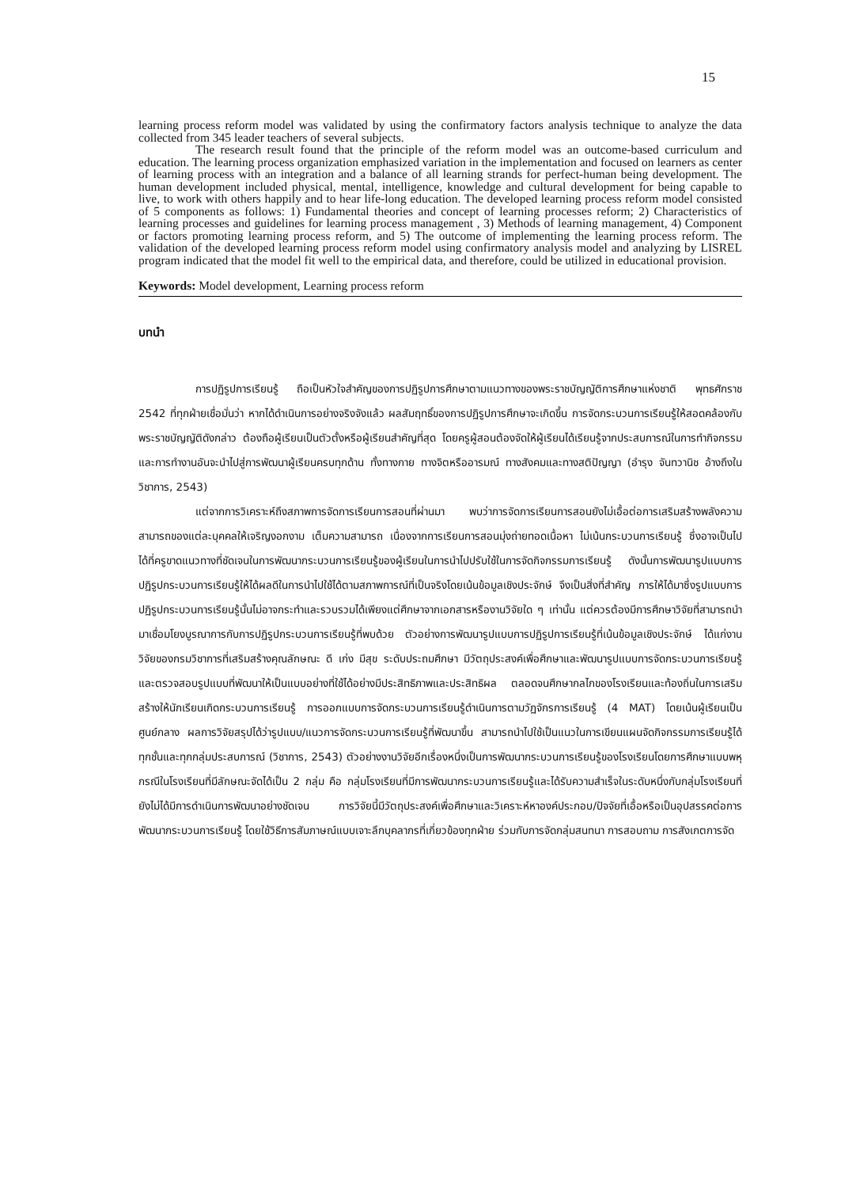15
learning process reform model was validated by using the confirmatory factors analysis technique to analyze the data collected from 345 leader teachers of several subjects.
The research result found that the principle of the reform model was an outcome-based curriculum and education. The learning process organization emphasized variation in the implementation and focused on learners as center of learning process with an integration and a balance of all learning strands for perfect-human being development. The human development included physical, mental, intelligence, knowledge and cultural development for being capable to live, to work with others happily and to hear life-long education. The developed learning process reform model consisted of 5 components as follows: 1) Fundamental theories and concept of learning processes reform; 2) Characteristics of learning processes and guidelines for learning process management , 3) Methods of learning management, 4) Component or factors promoting learning process reform, and 5) The outcome of implementing the learning process reform. The validation of the developed learning process reform model using confirmatory analysis model and analyzing by LISREL program indicated that the model fit well to the empirical data, and therefore, could be utilized in educational provision.
Keywords: Model development, Learning process reform
บทนำ
การปฏิรูปการเรียนรู้ ถือเป็นหัวใจสำคัญของการปฏิรูปการศึกษาตามแนวทางของพระราชบัญญัติการศึกษาแห่งชาติ พุทธศักราช 2542 ที่ทุกฝ่ายเชื่อมั่นว่า หากได้ดำเนินการอย่างจริงจังแล้ว ผลสัมฤทธิ์ของการปฏิรูปการศึกษาจะเกิดขึ้น การจัดกระบวนการเรียนรู้ให้สอดคล้องกับพระราชบัญญัติดังกล่าว ต้องถือผู้เรียนเป็นตัวตั้งหรือผู้เรียนสำคัญที่สุด โดยครูผู้สอนต้องจัดให้ผู้เรียนได้เรียนรู้จากประสบการณ์ในการทำกิจกรรม และการทำงานอันจะนำไปสู่การพัฒนาผู้เรียนครบทุกด้าน ทั้งทางกาย ทางจิตหรืออารมณ์ ทางสังคมและทางสติปัญญา (อำรุง จันทวานิช อ้างถึงใน วิชาการ, 2543)
แต่จากการวิเคราะห์ถึงสภาพการจัดการเรียนการสอนที่ผ่านมา พบว่าการจัดการเรียนการสอนยังไม่เอื้อต่อการเสริมสร้างพลังความสามารถของแต่ละบุคคลให้เจริญงอกงาม เต็มความสามารถ เนื่องจากการเรียนการสอนมุ่งถ่ายทอดเนื้อหา ไม่เน้นกระบวนการเรียนรู้ ซึ่งอาจเป็นไปได้ที่ครูขาดแนวทางที่ชัดเจนในการพัฒนากระบวนการเรียนรู้ของผู้เรียนในการนำไปปรับใช้ในการจัดกิจกรรมการเรียนรู้ ดังนั้นการพัฒนารูปแบบการปฏิรูปกระบวนการเรียนรู้ให้ได้ผลดีในการนำไปใช้ได้ตามสภาพการณ์ที่เป็นจริงโดยเน้นข้อมูลเชิงประจักษ์ จึงเป็นสิ่งที่สำคัญ การให้ได้มาซึ่งรูปแบบการปฏิรูปกระบวนการเรียนรู้นั้นไม่อาจกระทำและรวบรวมได้เพียงแต่ศึกษาจากเอกสารหรืองานวิจัยใด ๆ เท่านั้น แต่ควรต้องมีการศึกษาวิจัยที่สามารถนำมาเชื่อมโยงบูรณาการกับการปฏิรูปกระบวนการเรียนรู้ที่พบด้วย ตัวอย่างการพัฒนารูปแบบการปฏิรูปการเรียนรู้ที่เน้นข้อมูลเชิงประจักษ์ ได้แก่งานวิจัยของกรมวิชาการที่เสริมสร้างคุณลักษณะ ดี เก่ง มีสุข ระดับประถมศึกษา มีวัตถุประสงค์เพื่อศึกษาและพัฒนารูปแบบการจัดกระบวนการเรียนรู้ และตรวจสอบรูปแบบที่พัฒนาให้เป็นแบบอย่างที่ใช้ได้อย่างมีประสิทธิภาพและประสิทธิผล ตลอดจนศึกษากลไกของโรงเรียนและท้องถิ่นในการเสริมสร้างให้นักเรียนเกิดกระบวนการเรียนรู้ การออกแบบการจัดกระบวนการเรียนรู้ดำเนินการตามวัฏจักรการเรียนรู้ (4 MAT) โดยเน้นผู้เรียนเป็นศูนย์กลาง ผลการวิจัยสรุปได้ว่ารูปแบบ/แนวการจัดกระบวนการเรียนรู้ที่พัฒนาขึ้น สามารถนำไปใช้เป็นแนวในการเขียนแผนจัดกิจกรรมการเรียนรู้ได้ทุกชั้นและทุกกลุ่มประสบการณ์ (วิชาการ, 2543) ตัวอย่างงานวิจัยอีกเรื่องหนึ่งเป็นการพัฒนากระบวนการเรียนรู้ของโรงเรียนโดยการศึกษาแบบพหุกรณีในโรงเรียนที่มีลักษณะจัดได้เป็น 2 กลุ่ม คือ กลุ่มโรงเรียนที่มีการพัฒนากระบวนการเรียนรู้และได้รับความสำเร็จในระดับหนึ่งกับกลุ่มโรงเรียนที่ยังไม่ได้มีการดำเนินการพัฒนาอย่างชัดเจน การวิจัยนี้มีวัตถุประสงค์เพื่อศึกษาและวิเคราะห์หาองค์ประกอบ/ปัจจัยที่เอื้อหรือเป็นอุปสรรคต่อการพัฒนากระบวนการเรียนรู้ โดยใช้วิธีการสัมภาษณ์แบบเจาะลึกบุคลากรที่เกี่ยวข้องทุกฝ่าย ร่วมกับการจัดกลุ่มสนทนา การสอบถาม การสังเกตการจัด